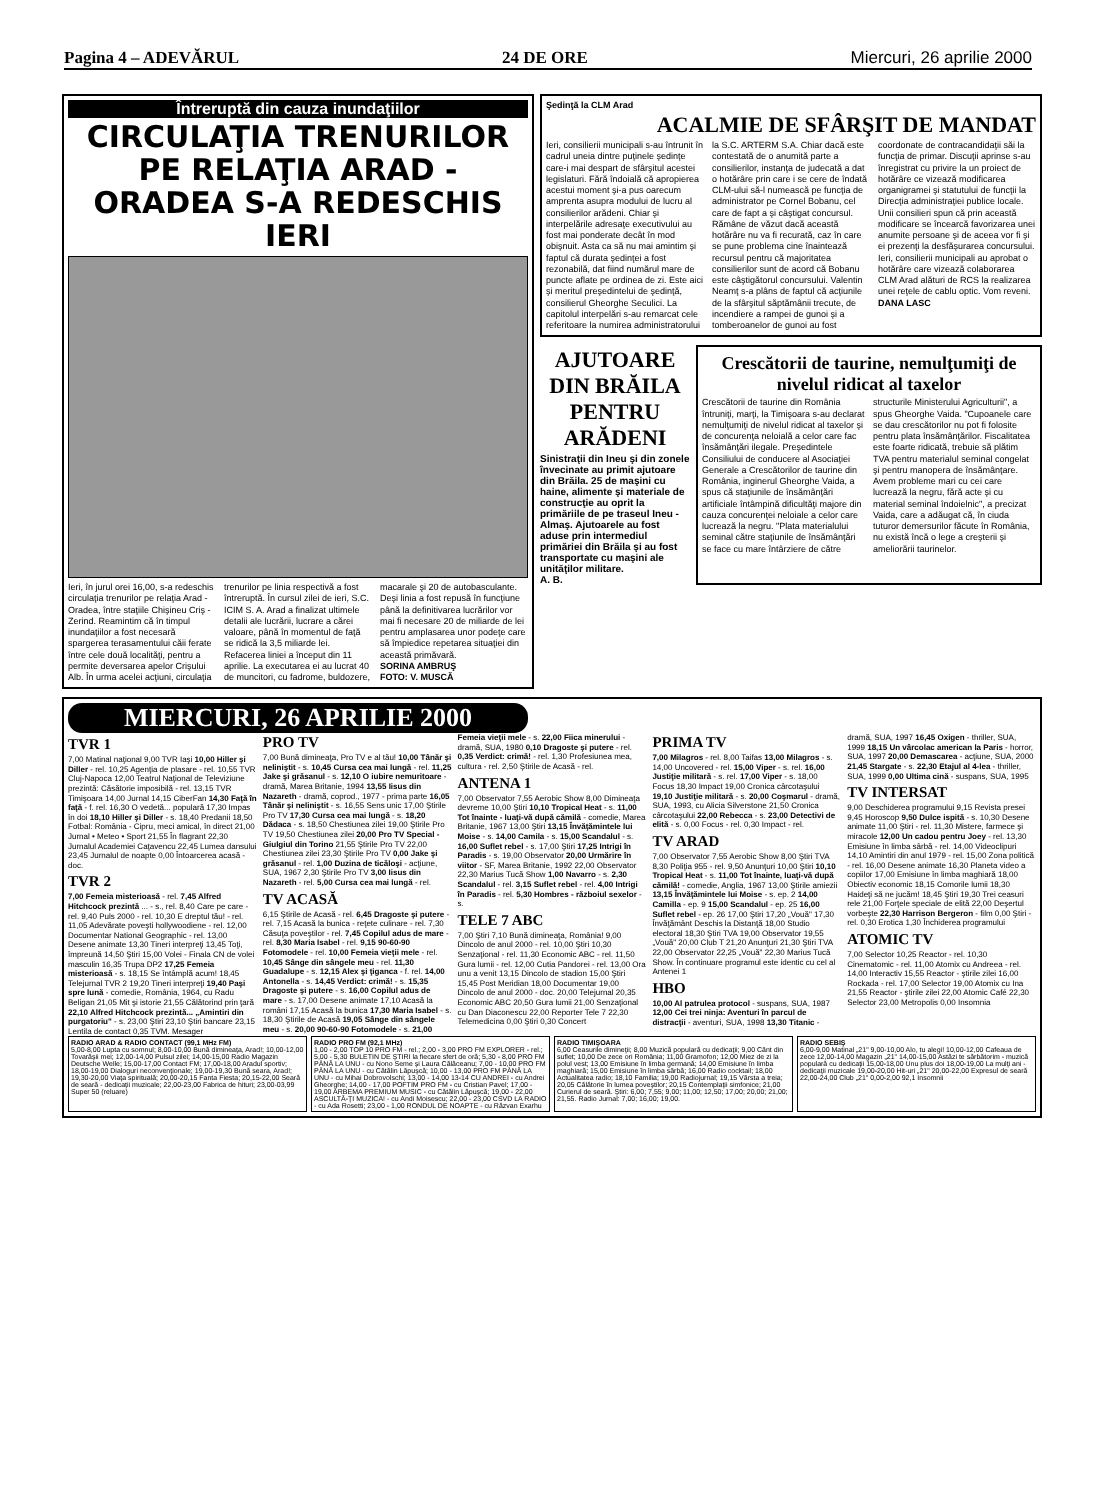Pagina 4 – ADEVĂRUL 24 DE ORE Miercuri, 26 aprilie 2000
Întreruptă din cauza inundaţiilor
CIRCULAŢIA TRENURILOR PE RELAŢIA ARAD - ORADEA S-A REDESCHIS IERI
Ieri, în jurul orei 16,00, s-a redeschis circulaţia trenurilor pe relaţia Arad - Oradea, între staţiile Chişineu Criş - Zerind. Reamintim că în timpul inundaţiilor a fost necesară spargerea terasamentului căii ferate între cele două localităţi, pentru a permite deversarea apelor Crişului Alb. În urma acelei acţiuni, circulaţia trenurilor pe linia respectivă a fost întreruptă. În cursul zilei de ieri, S.C. ICIM S. A. Arad a finalizat ultimele detalii ale lucrării, lucrare a cărei valoare, până în momentul de faţă se ridică la 3,5 miliarde lei. Refacerea liniei a început din 11 aprilie. La executarea ei au lucrat 40 de muncitori, cu fadrome, buldozere, macarale şi 20 de autobasculante. Deşi linia a fost repusă în funcţiune până la definitivarea lucrărilor vor mai fi necesare 20 de miliarde de lei pentru amplasarea unor podeţe care să împiedice repetarea situaţiei din această primăvară.
SORINA AMBRUŞ
FOTO: V. MUSCĂ
Şedinţă la CLM Arad
ACALMIE DE SFÂRŞIT DE MANDAT
Ieri, consilierii municipali s-au întrunit în cadrul uneia dintre puţinele şedinţe care-i mai despart de sfârşitul acestei legislaturi. Fără îndoială că apropierea acestui moment şi-a pus oarecum amprenta asupra modului de lucru al consilierilor arădeni. Chiar şi interpelările adresaţe executivului au fost mai ponderate decât în mod obişnuit. Asta ca să nu mai amintim şi faptul că durata şedinţei a fost rezonabilă, dat fiind numărul mare de puncte aflate pe ordinea de zi. Este aici şi meritul preşedintelui de şedinţă, consilierul Gheorghe Seculici. La capitolul interpelări s-au remarcat cele referitoare la numirea administratorului la S.C. ARTERM S.A. Chiar dacă este contestată de o anumită parte a consilierilor, instanţa de judecată a dat o hotărâre prin care i se cere de îndată CLM-ului să-l numească pe funcţia de administrator pe Cornel Bobanu, cel care de fapt a şi câştigat concursul. Rămâne de văzut dacă această hotărâre nu va fi recurată, caz în care se pune problema cine înaintează recursul pentru că majoritatea consilierilor sunt de acord că Bobanu este câştigătorul concursului. Valentin Neamţ s-a plâns de faptul că acţiunile de la sfârşitul săptămânii trecute, de incendiere a rampei de gunoi şi a tomberoanelor de gunoi au fost coordonate de contracandidaţii săi la funcţia de primar. Discuţii aprinse s-au înregistrat cu privire la un proiect de hotărâre ce vizează modificarea organigramei şi statutului de funcţii la Direcţia administraţiei publice locale. Unii consilieri spun că prin această modificare se încearcă favorizarea unei anumite persoane şi de aceea vor fi şi ei prezenţi la desfăşurarea concursului. Ieri, consilierii municipali au aprobat o hotărâre care vizează colaborarea CLM Arad alături de RCS la realizarea unei reţele de cablu optic. Vom reveni.
DANA LASC
AJUTOARE DIN BRĂILA PENTRU ARĂDENI
Sinistraţii din Ineu şi din zonele învecinate au primit ajutoare din Brăila. 25 de maşini cu haine, alimente şi materiale de construcţie au oprit la primăriile de pe traseul Ineu - Almaş. Ajutoarele au fost aduse prin intermediul primăriei din Brăila şi au fost transportate cu maşini ale unităţilor militare.
A. B.
Crescătorii de taurine, nemulţumiţi de nivelul ridicat al taxelor
Crescătorii de taurine din România întruniţi, marţi, la Timişoara s-au declarat nemulţumiţi de nivelul ridicat al taxelor şi de concurenţa neloială a celor care fac însămânţări ilegale. Preşedintele Consiliului de conducere al Asociaţiei Generale a Crescătorilor de taurine din România, inginerul Gheorghe Vaida, a spus că staţiunile de însămânţări artificiale întâmpină dificultăţi majore din cauza concurenţei neloiale a celor care lucrează la negru. "Plata materialului seminal către staţiunile de însămânţări se face cu mare întârziere de către structurile Ministerului Agriculturii", a spus Gheorghe Vaida. "Cupoanele care se dau crescătorilor nu pot fi folosite pentru plata însămânţărilor. Fiscalitatea este foarte ridicată, trebuie să plătim TVA pentru materialul seminal congelat şi pentru manopera de însămânţare. Avem probleme mari cu cei care lucrează la negru, fără acte şi cu material seminal îndoielnic", a precizat Vaida, care a adăugat că, în ciuda tuturor demersurilor făcute în România, nu există încă o lege a creşterii şi ameliorării taurinelor.
MIERCURI, 26 APRILIE 2000
TVR 1
7,00 Matinal naţional 9,00 TVR Iaşi 10,00 Hiller şi Diller - rel. 10,25 Agenţia de plasare - rel. 10,55 TVR Cluj-Napoca 12,00 Teatrul Naţional de Televiziune prezintă: Căsătorie imposibilă - rel. 13,15 TVR Timişoara 14,00 Jurnal 14,15 CiberFan 14,30 Faţă în faţă - f. rel. 16,30 O vedetă... populară 17,30 Impas în doi 18,10 Hiller şi Diller - s. 18,40 Predanii 18,50 Fotbal: România - Cipru, meci amical, în direct 21,00 Jurnal • Meteo • Sport 21,55 În flagrant 22,30 Jurnalul Academiei Caţavencu 22,45 Lumea dansului 23,45 Jurnalul de noapte 0,00 Întoarcerea acasă - doc.
TVR 2
7,00 Femeia misterioasă - rel. 7,45 Alfred Hitchcock prezintă ... - s., rel. 8,40 Care pe care - rel. 9,40 Puls 2000 - rel. 10,30 E dreptul tău! - rel. 11,05 Adevărate poveşti hollywoodiene - rel. 12,00 Documentar National Geographic - rel. 13,00 Desene animate 13,30 Tineri interpreţi 13,45 Toţi, împreună 14,50 Ştiri 15,00 Volei - Finala CN de volei masculin 16,35 Trupa DP2 17,25 Femeia misterioasă - s. 18,15 Se întâmplă acum! 18,45 Telejurnal TVR 2 19,20 Tineri interpreţi 19,40 Paşi spre lună - comedie, România, 1964, cu Radu Beligan 21,05 Mit şi istorie 21,55 Călătorind prin ţară 22,10 Alfred Hitchcock prezintă... „Amintiri din purgatoriu" - s. 23,00 Ştiri 23,10 Ştiri bancare 23,15 Lentila de contact 0,35 TVM. Mesager
PRO TV
7,00 Bună dimineaţa, Pro TV e al tău! 10,00 Tânăr şi neliniştit - s. 10,45 Cursa cea mai lungă - rel. 11,25 Jake şi grăsanul - s. 12,10 O iubire nemuritoare - dramă, Marea Britanie, 1994 13,55 Iisus din Nazareth - dramă, coprod., 1977 - prima parte 16,05 Tânăr şi neliniştit - s. 16,55 Sens unic 17,00 Ştirile Pro TV 17,30 Cursa cea mai lungă - s. 18,20 Dădaca - s. 18,50 Chestiunea zilei 19,00 Ştirile Pro TV 19,50 Chestiunea zilei 20,00 Pro TV Special - Giulgiul din Torino 21,55 Ştirile Pro TV 22,00 Chestiunea zilei 23,30 Ştirile Pro TV 0,00 Jake şi grăsanul - rel. 1,00 Duzina de ticăloşi - acţiune, SUA, 1967 2,30 Ştirile Pro TV 3,00 Iisus din Nazareth - rel. 5,00 Cursa cea mai lungă - rel.
TV ACASĂ
6,15 Ştirile de Acasă - rel. 6,45 Dragoste şi putere - rel. 7,15 Acasă la bunica - reţete culinare - rel. 7,30 Căsuţa poveştilor - rel. 7,45 Copilul adus de mare - rel. 8,30 Maria Isabel - rel. 9,15 90-60-90 Fotomodele - rel. 10,00 Femeia vieţii mele - rel. 10,45 Sânge din sângele meu - rel. 11,30 Guadalupe - s. 12,15 Alex şi ţiganca - f. rel. 14,00 Antonella - s. 14,45 Verdict: crimă! - s. 15,35 Dragoste şi putere - s. 16,00 Copilul adus de mare - s. 17,00 Desene animate 17,10 Acasă la români 17,15 Acasă la bunica 17,30 Maria Isabel - s. 18,30 Ştirile de Acasă 19,05 Sânge din sângele meu - s. 20,00 90-60-90 Fotomodele - s. 21,00 Femeia vieţii mele - s. 22,00 Fiica minerului - dramă, SUA, 1980 0,10 Dragoste şi putere - rel. 0,35 Verdict: crimă! - rel. 1,30 Profesiunea mea, cultura - rel. 2,50 Ştirile de Acasă - rel.
ANTENA 1
7,00 Observator 7,55 Aerobic Show 8,00 Dimineaţa devreme 10,00 Ştiri 10,10 Tropical Heat - s. 11,00 Tot înainte - luaţi-vă după cămilă - comedie, Marea Britanie, 1967 13,00 Ştiri 13,15 Învăţămintele lui Moise - s. 14,00 Camila - s. 15,00 Scandalul - s. 16,00 Suflet rebel - s. 17,00 Ştiri 17,25 Intrigi în Paradis - s. 19,00 Observator 20,00 Urmărire în viitor - SF, Marea Britanie, 1992 22,00 Observator 22,30 Marius Tucă Show 1,00 Navarro - s. 2,30 Scandalul - rel. 3,15 Suflet rebel - rel. 4,00 Intrigi în Paradis - rel. 5,30 Hombres - războiul sexelor - s.
TELE 7 ABC
7,00 Ştiri 7,10 Bună dimineaţa, România! 9,00 Dincolo de anul 2000 - rel. 10,00 Ştiri 10,30 Senzaţional - rel. 11,30 Economic ABC - rel. 11,50 Gura lumii - rel. 12,00 Cutia Pandorei - rel. 13,00 Ora unu a venit 13,15 Dincolo de stadion 15,00 Ştiri 15,45 Post Meridian 18,00 Documentar 19,00 Dincolo de anul 2000 - doc. 20,00 Telejurnal 20,35 Economic ABC 20,50 Gura lumii 21,00 Senzaţional cu Dan Diaconescu 22,00 Reporter Tele 7 22,30 Telemedicina 0,00 Ştiri 0,30 Concert
PRIMA TV
7,00 Milagros - rel. 8,00 Taifas 13,00 Milagros - s. 14,00 Uncovered - rel. 15,00 Viper - s. rel. 16,00 Justiţie militară - s. rel. 17,00 Viper - s. 18,00 Focus 18,30 Impact 19,00 Cronica cârcotaşului 19,10 Justiţie militară - s. 20,00 Coşmarul - dramă, SUA, 1993, cu Alicia Silverstone 21,50 Cronica cârcotaşului 22,00 Rebecca - s. 23,00 Detectivi de elită - s. 0,00 Focus - rel. 0,30 Impact - rel.
TV ARAD
7,00 Observator 7,55 Aerobic Show 8,00 Ştiri TVA 8,30 Poliţia 955 - rel. 9,50 Anunţuri 10,00 Ştiri 10,10 Tropical Heat - s. 11,00 Tot înainte, luaţi-vă după cămilă! - comedie, Anglia, 1967 13,00 Ştirile amiezii 13,15 Învăţămintele lui Moise - s. ep. 2 14,00 Camilla - ep. 9 15,00 Scandalul - ep. 25 16,00 Suflet rebel - ep. 26 17,00 Ştiri 17,20 „Vouă" 17,30 Învăţământ Deschis la Distanţă 18,00 Studio electoral 18,30 Ştiri TVA 19,00 Observator 19,55 „Vouă" 20,00 Club T 21,20 Anunţuri 21,30 Ştiri TVA 22,00 Observator 22,25 „Vouă" 22,30 Marius Tucă Show. În continuare programul este identic cu cel al Antenei 1
HBO
10,00 Al patrulea protocol - suspans, SUA, 1987 12,00 Cei trei ninja: Aventuri în parcul de distracţii - aventuri, SUA, 1998 13,30 Titanic - dramă, SUA, 1997 16,45 Oxigen - thriller, SUA, 1999 18,15 Un vârcolac american la Paris - horror, SUA, 1997 20,00 Demascarea - acţiune, SUA, 2000 21,45 Stargate - s. 22,30 Etajul al 4-lea - thriller, SUA, 1999 0,00 Ultima cină - suspans, SUA, 1995
TV INTERSAT
9,00 Deschiderea programului 9,15 Revista presei 9,45 Horoscop 9,50 Dulce ispită - s. 10,30 Desene animate 11,00 Ştiri - rel. 11,30 Mistere, farmece şi miracole 12,00 Un cadou pentru Joey - rel. 13,30 Emisiune în limba sârbă - rel. 14,00 Videoclipuri 14,10 Amintiri din anul 1979 - rel. 15,00 Zona politică - rel. 16,00 Desene animate 16,30 Planeta video a copiilor 17,00 Emisiune în limba maghiară 18,00 Obiectiv economic 18,15 Comorile lumii 18,30 Haideţi să ne jucăm! 18,45 Ştiri 19,30 Trei ceasuri rele 21,00 Forţele speciale de elită 22,00 Deşertul vorbeşte 22,30 Harrison Bergeron - film 0,00 Ştiri - rel. 0,30 Erotica 1,30 Închiderea programului
ATOMIC TV
7,00 Selector 10,25 Reactor - rel. 10,30 Cinematomic - rel. 11,00 Atomix cu Andreea - rel. 14,00 Interactiv 15,55 Reactor - ştirile zilei 16,00 Rockada - rel. 17,00 Selector 19,00 Atomix cu Ina 21,55 Reactor - ştirile zilei 22,00 Atomic Café 22,30 Selector 23,00 Metropolis 0,00 Insomnia
RADIO ARAD & RADIO CONTACT (99,1 MHz FM)
5,00-8,00 Lupta cu somnul; 8,00-10,00 Bună dimineaţa, Arad!; 10,00-12,00 Tovarăşii mei; 12,00-14,00 Pulsul zilei; 14,00-15,00 Radio Magazin Deutsche Welle; 15,00-17,00 Contact FM; 17,00-18,00 Aradul sportiv; 18,00-19,00 Dialoguri neconvenţionale; 19,00-19,30 Bună seara, Arad!; 19,30-20,00 Viaţa spirituală; 20,00-20,15 Fanta Fiesta; 20,15-22,00 Seară de seară - dedicaţii muzicale; 22,00-23,00 Fabrica de hituri; 23,00-03,99 Super 50 (reluare)
RADIO PRO FM (92,1 MHz)
1,00 - 2,00 TOP 10 PRO FM - rel.; 2,00 - 3,00 PRO FM EXPLORER - rel.; 5,00 - 5,30 BULETIN DE ŞTIRI la fiecare sfert de oră; 5,30 - 8,00 PRO FM PÂNĂ LA UNU - cu Nono Seme şi Laura Călăceanu; 7,00 - 10,00 PRO FM PÂNĂ LA UNU - cu Cătălin Lăpuşcă; 10,00 - 13,00 PRO FM PÂNĂ LA UNU - cu Mihai Dobrovolschi; 13,00 - 14,00 13-14 CU ANDREI - cu Andrei Gheorghe; 14,00 - 17,00 POFTIM PRO FM - cu Cristian Pavel; 17,00 - 19,00 ARBEMA PREMIUM MUSIC - cu Cătălin Lăpuşcă; 19,00 - 22,00 ASCULTĂ-ŢI MUZICA! - cu Andi Moisescu; 22,00 - 23,00 CSVD LA RADIO - cu Ada Rosetti; 23,00 - 1,00 RONDUL DE NOAPTE - cu Răzvan Exarhu
RADIO TIMIŞOARA
6,00 Ceasurile dimineţii; 8,00 Muzică populară cu dedicaţii; 9,00 Cânt din suflet; 10,00 De zece ori România; 11,00 Gramofon; 12,00 Miez de zi la polul vest; 13,00 Emisiune în limba germană; 14,00 Emisiune în limba maghiară; 15,00 Emisiune în limba sârbă; 16,00 Radio cocktail; 18,00 Actualitatea radio; 18,10 Familia; 19,00 Radiojurnal; 19,15 Vârsta a treia; 20,05 Călătorie în lumea poveştilor; 20,15 Contemplaţii simfonice; 21,00 Curierul de seară. Ştiri: 6,00; 7,55; 9,00; 11,00; 12,50; 17,00; 20,00; 21,00; 21,55. Radio Jurnal: 7,00; 16,00; 19,00.
RADIO SEBIŞ
6,00-9,00 Matinal „21" 9,00-10,00 Alo, tu alegi! 10,00-12,00 Cafeaua de zece 12,00-14,00 Magazin „21" 14,00-15,00 Astăzi te sărbătorim - muzică populară cu dedicaţii 15,00-18,00 Unu plus doi 18,00-19,00 La mulţi ani - dedicaţii muzicale 19,00-20,00 Hit-uri „21" 20,00-22,00 Expresul de seară 22,00-24,00 Club „21" 0,00-2,00 92,1 Insomnii